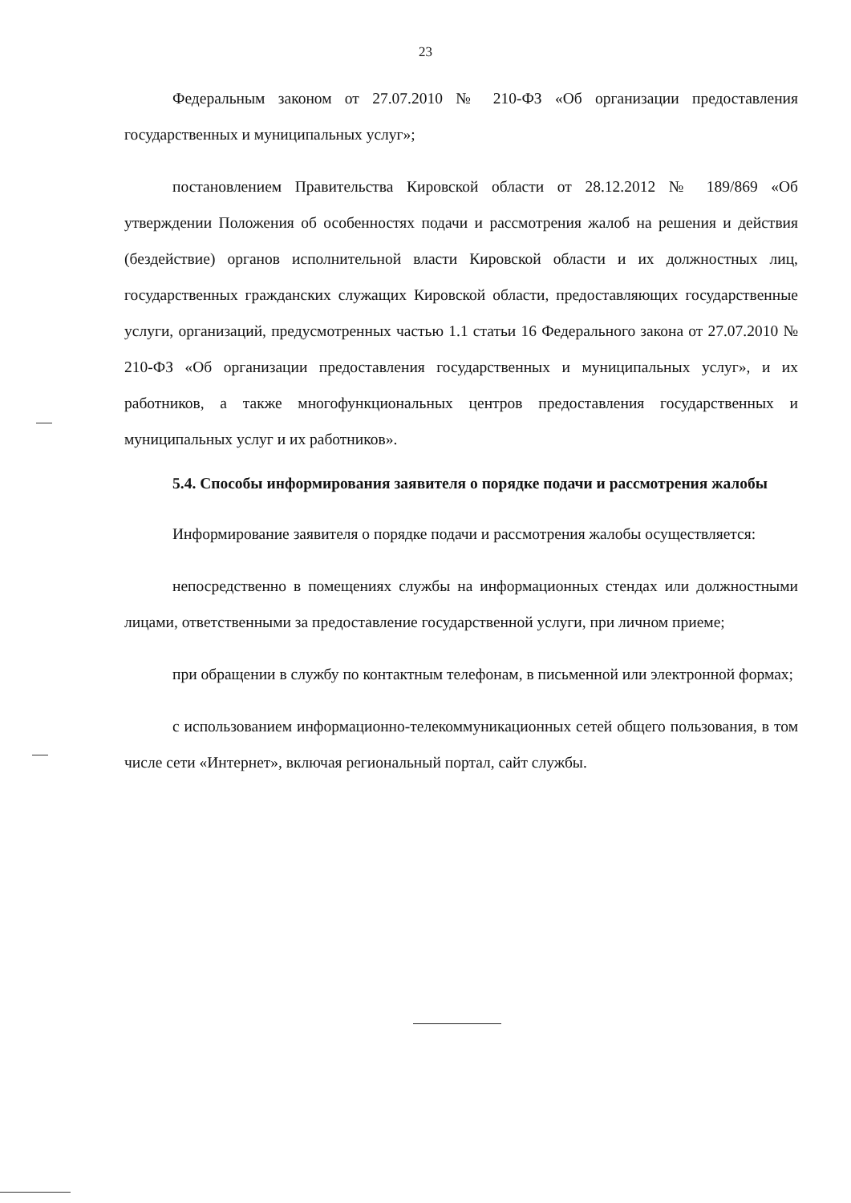23
Федеральным законом от 27.07.2010 № 210-ФЗ «Об организации предоставления государственных и муниципальных услуг»;
постановлением Правительства Кировской области от 28.12.2012 № 189/869 «Об утверждении Положения об особенностях подачи и рассмотрения жалоб на решения и действия (бездействие) органов исполнительной власти Кировской области и их должностных лиц, государственных гражданских служащих Кировской области, предоставляющих государственные услуги, организаций, предусмотренных частью 1.1 статьи 16 Федерального закона от 27.07.2010 № 210-ФЗ «Об организации предоставления государственных и муниципальных услуг», и их работников, а также многофункциональных центров предоставления государственных и муниципальных услуг и их работников».
5.4. Способы информирования заявителя о порядке подачи и рассмотрения жалобы
Информирование заявителя о порядке подачи и рассмотрения жалобы осуществляется:
непосредственно в помещениях службы на информационных стендах или должностными лицами, ответственными за предоставление государственной услуги, при личном приеме;
при обращении в службу по контактным телефонам, в письменной или электронной формах;
с использованием информационно-телекоммуникационных сетей общего пользования, в том числе сети «Интернет», включая региональный портал, сайт службы.